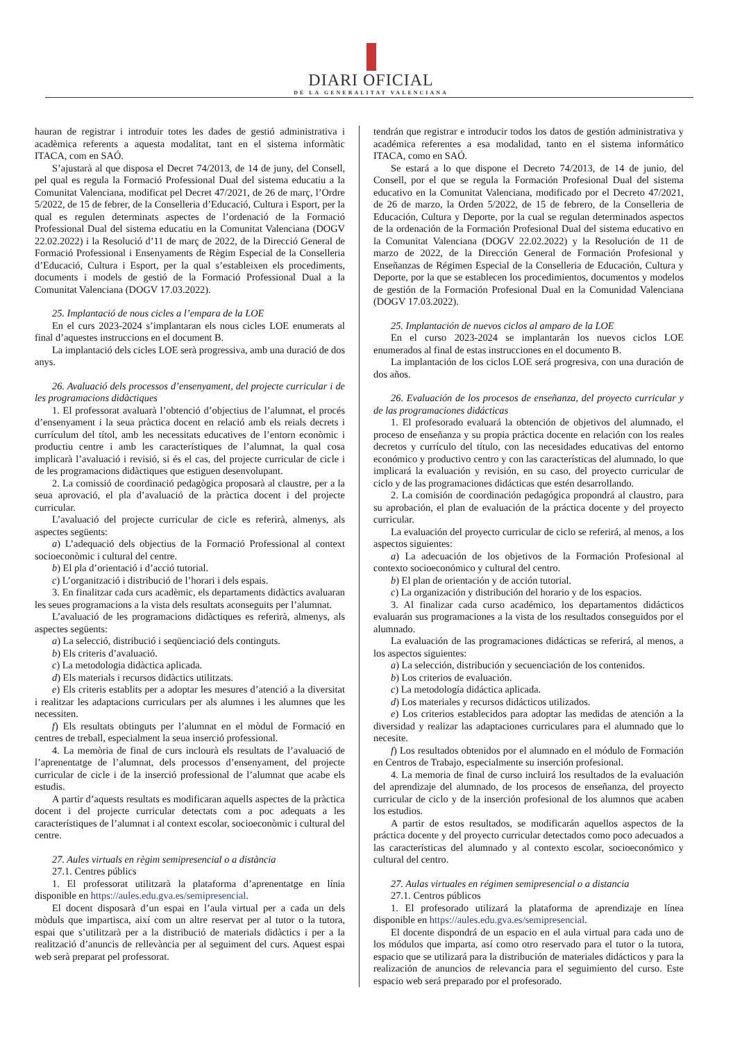DIARI OFICIAL
DE LA GENERALITAT VALENCIANA
hauran de registrar i introduir totes les dades de gestió administrativa i acadèmica referents a aquesta modalitat, tant en el sistema informàtic ITACA, com en SAÓ.
S’ajustarà al que disposa el Decret 74/2013, de 14 de juny, del Consell, pel qual es regula la Formació Professional Dual del sistema educatiu a la Comunitat Valenciana, modificat pel Decret 47/2021, de 26 de març, l’Ordre 5/2022, de 15 de febrer, de la Conselleria d’Educació, Cultura i Esport, per la qual es regulen determinats aspectes de l’ordenació de la Formació Professional Dual del sistema educatiu en la Comunitat Valenciana (DOGV 22.02.2022) i la Resolució d’11 de març de 2022, de la Direcció General de Formació Professional i Ensenyaments de Règim Especial de la Conselleria d’Educació, Cultura i Esport, per la qual s’estableixen els procediments, documents i models de gestió de la Formació Professional Dual a la Comunitat Valenciana (DOGV 17.03.2022).
25. Implantació de nous cicles a l’empara de la LOE
En el curs 2023-2024 s’implantaran els nous cicles LOE enumerats al final d’aquestes instruccions en el document B.
La implantació dels cicles LOE serà progressiva, amb una duració de dos anys.
26. Avaluació dels processos d’ensenyament, del projecte curricular i de les programacions didàctiques
1. El professorat avaluarà l’obtenció d’objectius de l’alumnat, el procés d’ensenyament i la seua pràctica docent en relació amb els reials decrets i currículum del títol, amb les necessitats educatives de l’entorn econòmic i productiu centre i amb les característiques de l’alumnat, la qual cosa implicarà l’avaluació i revisió, si és el cas, del projecte curricular de cicle i de les programacions didàctiques que estiguen desenvolupant.
2. La comissió de coordinació pedagògica proposarà al claustre, per a la seua aprovació, el pla d’avaluació de la pràctica docent i del projecte curricular.
L’avaluació del projecte curricular de cicle es referirà, almenys, als aspectes següents:
a) L’adequació dels objectius de la Formació Professional al context socioeconòmic i cultural del centre.
b) El pla d’orientació i d’acció tutorial.
c) L’organització i distribució de l’horari i dels espais.
3. En finalitzar cada curs acadèmic, els departaments didàctics avaluaran les seues programacions a la vista dels resultats aconseguits per l’alumnat.
L’avaluació de les programacions didàctiques es referirà, almenys, als aspectes següents:
a) La selecció, distribució i seqüenciació dels continguts.
b) Els criteris d’avaluació.
c) La metodologia didàctica aplicada.
d) Els materials i recursos didàctics utilitzats.
e) Els criteris establits per a adoptar les mesures d’atenció a la diversitat i realitzar les adaptacions curriculars per als alumnes i les alumnes que les necessiten.
f) Els resultats obtinguts per l’alumnat en el mòdul de Formació en centres de treball, especialment la seua inserció professional.
4. La memòria de final de curs inclourà els resultats de l’avaluació de l’aprenentatge de l’alumnat, dels processos d’ensenyament, del projecte curricular de cicle i de la inserció professional de l’alumnat que acabe els estudis.
A partir d’aquests resultats es modificaran aquells aspectes de la pràctica docent i del projecte curricular detectats com a poc adequats a les característiques de l’alumnat i al context escolar, socioeconòmic i cultural del centre.
27. Aules virtuals en règim semipresencial o a distància
27.1. Centres públics
1. El professorat utilitzarà la plataforma d’aprenentatge en línia disponible en https://aules.edu.gva.es/semipresencial.
El docent disposarà d’un espai en l’aula virtual per a cada un dels mòduls que impartisca, així com un altre reservat per al tutor o la tutora, espai que s’utilitzarà per a la distribució de materials didàctics i per a la realització d’anuncis de rellevància per al seguiment del curs. Aquest espai web serà preparat pel professorat.
tendrán que registrar e introducir todos los datos de gestión administrativa y académica referentes a esa modalidad, tanto en el sistema informático ITACA, como en SAÓ.
Se estará a lo que dispone el Decreto 74/2013, de 14 de junio, del Consell, por el que se regula la Formación Profesional Dual del sistema educativo en la Comunitat Valenciana, modificado por el Decreto 47/2021, de 26 de marzo, la Orden 5/2022, de 15 de febrero, de la Conselleria de Educación, Cultura y Deporte, por la cual se regulan determinados aspectos de la ordenación de la Formación Profesional Dual del sistema educativo en la Comunitat Valenciana (DOGV 22.02.2022) y la Resolución de 11 de marzo de 2022, de la Dirección General de Formación Profesional y Enseñanzas de Régimen Especial de la Conselleria de Educación, Cultura y Deporte, por la que se establecen los procedimientos, documentos y modelos de gestión de la Formación Profesional Dual en la Comunidad Valenciana (DOGV 17.03.2022).
25. Implantación de nuevos ciclos al amparo de la LOE
En el curso 2023-2024 se implantarán los nuevos ciclos LOE enumerados al final de estas instrucciones en el documento B.
La implantación de los ciclos LOE será progresiva, con una duración de dos años.
26. Evaluación de los procesos de enseñanza, del proyecto curricular y de las programaciones didácticas
1. El profesorado evaluará la obtención de objetivos del alumnado, el proceso de enseñanza y su propia práctica docente en relación con los reales decretos y currículo del título, con las necesidades educativas del entorno económico y productivo centro y con las características del alumnado, lo que implicará la evaluación y revisión, en su caso, del proyecto curricular de ciclo y de las programaciones didácticas que estén desarrollando.
2. La comisión de coordinación pedagógica propondrá al claustro, para su aprobación, el plan de evaluación de la práctica docente y del proyecto curricular.
La evaluación del proyecto curricular de ciclo se referirá, al menos, a los aspectos siguientes:
a) La adecuación de los objetivos de la Formación Profesional al contexto socioeconómico y cultural del centro.
b) El plan de orientación y de acción tutorial.
c) La organización y distribución del horario y de los espacios.
3. Al finalizar cada curso académico, los departamentos didácticos evaluarán sus programaciones a la vista de los resultados conseguidos por el alumnado.
La evaluación de las programaciones didácticas se referirá, al menos, a los aspectos siguientes:
a) La selección, distribución y secuenciación de los contenidos.
b) Los criterios de evaluación.
c) La metodología didáctica aplicada.
d) Los materiales y recursos didácticos utilizados.
e) Los criterios establecidos para adoptar las medidas de atención a la diversidad y realizar las adaptaciones curriculares para el alumnado que lo necesite.
f) Los resultados obtenidos por el alumnado en el módulo de Formación en Centros de Trabajo, especialmente su inserción profesional.
4. La memoria de final de curso incluirá los resultados de la evaluación del aprendizaje del alumnado, de los procesos de enseñanza, del proyecto curricular de ciclo y de la inserción profesional de los alumnos que acaben los estudios.
A partir de estos resultados, se modificarán aquellos aspectos de la práctica docente y del proyecto curricular detectados como poco adecuados a las características del alumnado y al contexto escolar, socioeconómico y cultural del centro.
27. Aulas virtuales en régimen semipresencial o a distancia
27.1. Centros públicos
1. El profesorado utilizará la plataforma de aprendizaje en línea disponible en https://aules.edu.gva.es/semipresencial.
El docente dispondrá de un espacio en el aula virtual para cada uno de los módulos que imparta, así como otro reservado para el tutor o la tutora, espacio que se utilizará para la distribución de materiales didácticos y para la realización de anuncios de relevancia para el seguimiento del curso. Este espacio web será preparado por el profesorado.